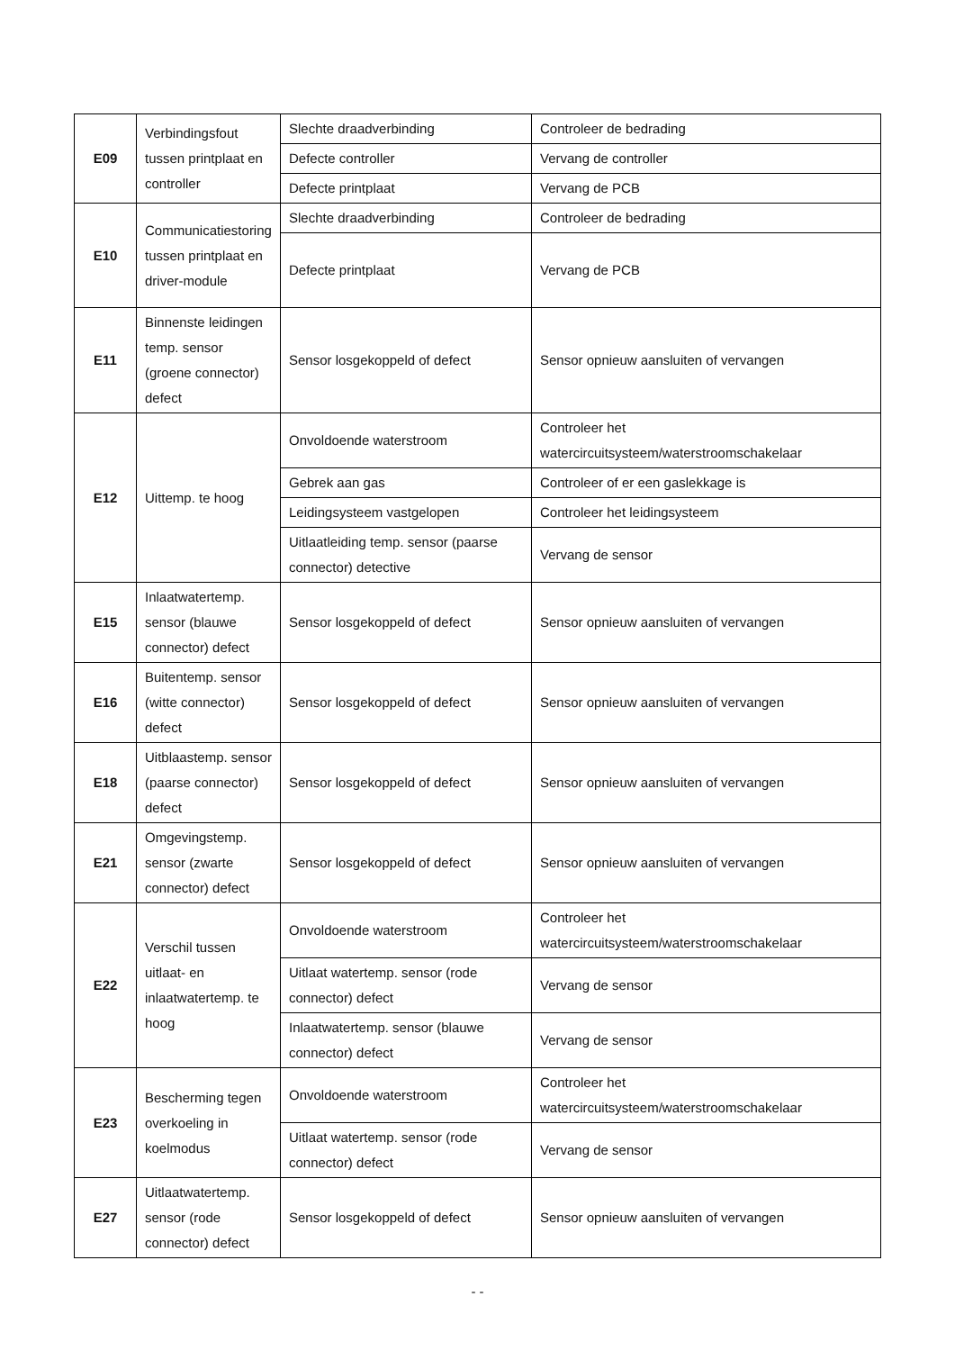| E09 | Verbindingsfout tussen printplaat en controller | Slechte draadverbinding | Controleer de bedrading |
| | | Defecte controller | Vervang de controller |
| | | Defecte printplaat | Vervang de PCB |
| E10 | Communicatiestoring tussen printplaat en driver-module | Slechte draadverbinding | Controleer de bedrading |
| | | Defecte printplaat | Vervang de PCB |
| E11 | Binnenste leidingen temp. sensor (groene connector) defect | Sensor losgekoppeld of defect | Sensor opnieuw aansluiten of vervangen |
| E12 | Uittemp. te hoog | Onvoldoende waterstroom | Controleer het watercircuitsysteem/waterstroomschakelaar |
| | | Gebrek aan gas | Controleer of er een gaslekkage is |
| | | Leidingsysteem vastgelopen | Controleer het leidingsysteem |
| | | Uitlaatleiding temp. sensor (paarse connector) detective | Vervang de sensor |
| E15 | Inlaatwatertemp. sensor (blauwe connector) defect | Sensor losgekoppeld of defect | Sensor opnieuw aansluiten of vervangen |
| E16 | Buitentemp. sensor (witte connector) defect | Sensor losgekoppeld of defect | Sensor opnieuw aansluiten of vervangen |
| E18 | Uitblaastemp. sensor (paarse connector) defect | Sensor losgekoppeld of defect | Sensor opnieuw aansluiten of vervangen |
| E21 | Omgevingstemp. sensor (zwarte connector) defect | Sensor losgekoppeld of defect | Sensor opnieuw aansluiten of vervangen |
| E22 | Verschil tussen uitlaat- en inlaatwatertemp. te hoog | Onvoldoende waterstroom | Controleer het watercircuitsysteem/waterstroomschakelaar |
| | | Uitlaat watertemp. sensor (rode connector) defect | Vervang de sensor |
| | | Inlaatwatertemp. sensor (blauwe connector) defect | Vervang de sensor |
| E23 | Bescherming tegen overkoeling in koelmodus | Onvoldoende waterstroom | Controleer het watercircuitsysteem/waterstroomschakelaar |
| | | Uitlaat watertemp. sensor (rode connector) defect | Vervang de sensor |
| E27 | Uitlaatwatertemp. sensor (rode connector) defect | Sensor losgekoppeld of defect | Sensor opnieuw aansluiten of vervangen |
- -